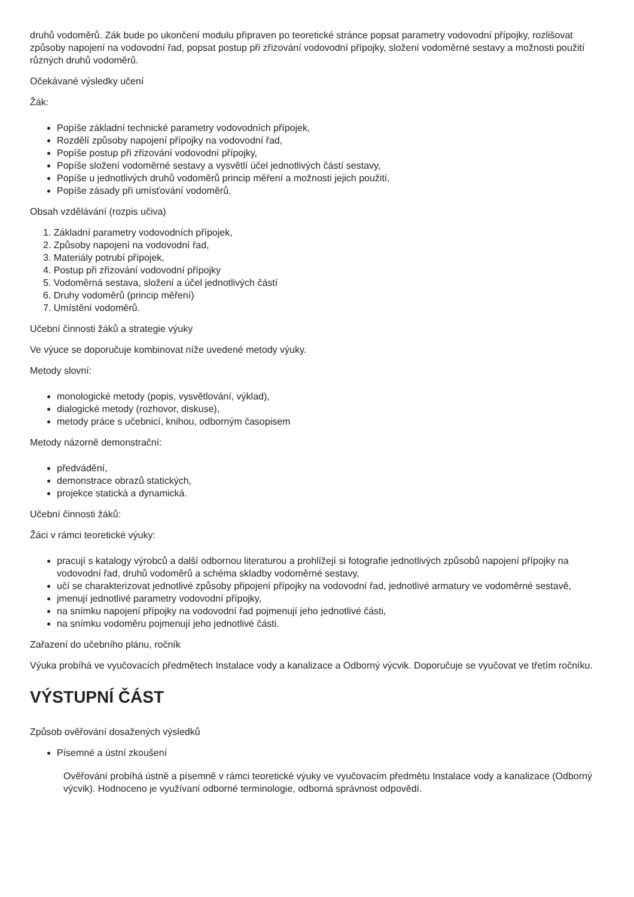druhů vodoměrů. Zák bude po ukončení modulu připraven po teoretické stránce popsat parametry vodovodní přípojky, rozlišovat způsoby napojení na vodovodní řad, popsat postup při zřizování vodovodní přípojky, složení vodoměrné sestavy a možnosti použití různých druhů vodoměrů.
Očekávané výsledky učení
Žák:
Popíše základní technické parametry vodovodních přípojek,
Rozdělí způsoby napojení přípojky na vodovodní řad,
Popíše postup při zřizování vodovodní přípojky,
Popíše složení vodoměrné sestavy a vysvětlí účel jednotlivých částí sestavy,
Popíše u jednotlivých druhů vodoměrů princip měření a možnosti jejich použití,
Popíše zásady při umísťování vodoměrů.
Obsah vzdělávání (rozpis učiva)
1. Základní parametry vodovodních přípojek,
2. Způsoby napojení na vodovodní řad,
3. Materiály potrubí přípojek,
4. Postup při zřizování vodovodní přípojky
5. Vodoměrná sestava, složení a účel jednotlivých částí
6. Druhy vodoměrů (princip měření)
7. Umístění vodoměrů.
Učební činnosti žáků a strategie výuky
Ve výuce se doporučuje kombinovat níže uvedené metody výuky.
Metody slovní:
monologické metody (popis, vysvětlování, výklad),
dialogické metody (rozhovor, diskuse),
metody práce s učebnicí, knihou, odborným časopisem
Metody názorně demonstrační:
předvádění,
demonstrace obrazů statických,
projekce statická a dynamická.
Učební činnosti žáků:
Žáci v rámci teoretické výuky:
pracují s katalogy výrobců a další odbornou literaturou a prohlížejí si fotografie jednotlivých způsobů napojení přípojky na vodovodní řad, druhů vodoměrů a schéma skladby vodoměrné sestavy,
učí se charakterizovat jednotlivé způsoby připojení přípojky na vodovodní řad, jednotlivé armatury ve vodoměrné sestavě,
jmenují jednotlivé parametry vodovodní přípojky,
na snímku napojení přípojky na vodovodní řad pojmenují jeho jednotlivé části,
na snímku vodoměru pojmenují jeho jednotlivé části.
Zařazení do učebního plánu, ročník
Výuka probíhá ve vyučovacích předmětech Instalace vody a kanalizace a Odborný výcvik. Doporučuje se vyučovat ve třetím ročníku.
VÝSTUPNÍ ČÁST
Způsob ověřování dosažených výsledků
Písemné a ústní zkoušení
Ověřování probíhá ústně a písemně v rámci teoretické výuky ve vyučovacím předmětu Instalace vody a kanalizace (Odborný výcvik). Hodnoceno je využívaní odborné terminologie, odborná správnost odpovědí.